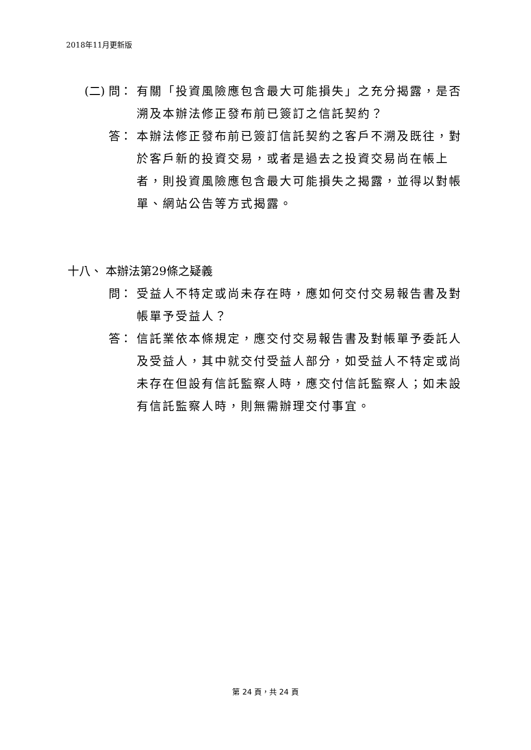2018年11月更新版
(二) 問： 有關「投資風險應包含最大可能損失」之充分揭露，是否溯及本辦法修正發布前已簽訂之信託契約？
答： 本辦法修正發布前已簽訂信託契約之客戶不溯及既往，對於客戶新的投資交易，或者是過去之投資交易尚在帳上者，則投資風險應包含最大可能損失之揭露，並得以對帳單、網站公告等方式揭露。
十八、 本辦法第29條之疑義
問： 受益人不特定或尚未存在時，應如何交付交易報告書及對帳單予受益人？
答： 信託業依本條規定，應交付交易報告書及對帳單予委託人及受益人，其中就交付受益人部分，如受益人不特定或尚未存在但設有信託監察人時，應交付信託監察人；如未設有信託監察人時，則無需辦理交付事宜。
第 24 頁，共 24 頁